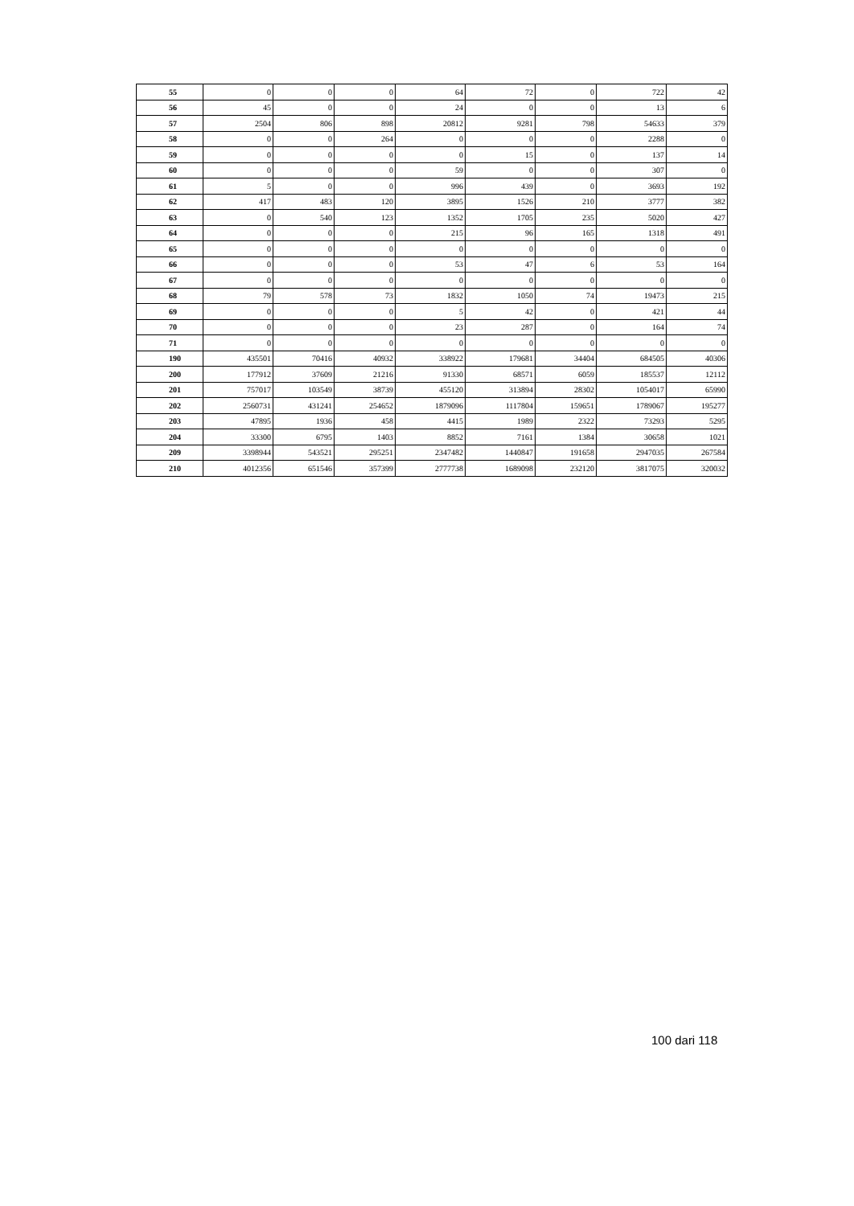| 55 | 0 | 0 | 0 | 64 | 72 | 0 | 722 | 42 |
| 56 | 45 | 0 | 0 | 24 | 0 | 0 | 13 | 6 |
| 57 | 2504 | 806 | 898 | 20812 | 9281 | 798 | 54633 | 379 |
| 58 | 0 | 0 | 264 | 0 | 0 | 0 | 2288 | 0 |
| 59 | 0 | 0 | 0 | 0 | 15 | 0 | 137 | 14 |
| 60 | 0 | 0 | 0 | 59 | 0 | 0 | 307 | 0 |
| 61 | 5 | 0 | 0 | 996 | 439 | 0 | 3693 | 192 |
| 62 | 417 | 483 | 120 | 3895 | 1526 | 210 | 3777 | 382 |
| 63 | 0 | 540 | 123 | 1352 | 1705 | 235 | 5020 | 427 |
| 64 | 0 | 0 | 0 | 215 | 96 | 165 | 1318 | 491 |
| 65 | 0 | 0 | 0 | 0 | 0 | 0 | 0 | 0 |
| 66 | 0 | 0 | 0 | 53 | 47 | 6 | 53 | 164 |
| 67 | 0 | 0 | 0 | 0 | 0 | 0 | 0 | 0 |
| 68 | 79 | 578 | 73 | 1832 | 1050 | 74 | 19473 | 215 |
| 69 | 0 | 0 | 0 | 5 | 42 | 0 | 421 | 44 |
| 70 | 0 | 0 | 0 | 23 | 287 | 0 | 164 | 74 |
| 71 | 0 | 0 | 0 | 0 | 0 | 0 | 0 | 0 |
| 190 | 435501 | 70416 | 40932 | 338922 | 179681 | 34404 | 684505 | 40306 |
| 200 | 177912 | 37609 | 21216 | 91330 | 68571 | 6059 | 185537 | 12112 |
| 201 | 757017 | 103549 | 38739 | 455120 | 313894 | 28302 | 1054017 | 65990 |
| 202 | 2560731 | 431241 | 254652 | 1879096 | 1117804 | 159651 | 1789067 | 195277 |
| 203 | 47895 | 1936 | 458 | 4415 | 1989 | 2322 | 73293 | 5295 |
| 204 | 33300 | 6795 | 1403 | 8852 | 7161 | 1384 | 30658 | 1021 |
| 209 | 3398944 | 543521 | 295251 | 2347482 | 1440847 | 191658 | 2947035 | 267584 |
| 210 | 4012356 | 651546 | 357399 | 2777738 | 1689098 | 232120 | 3817075 | 320032 |
100 dari 118